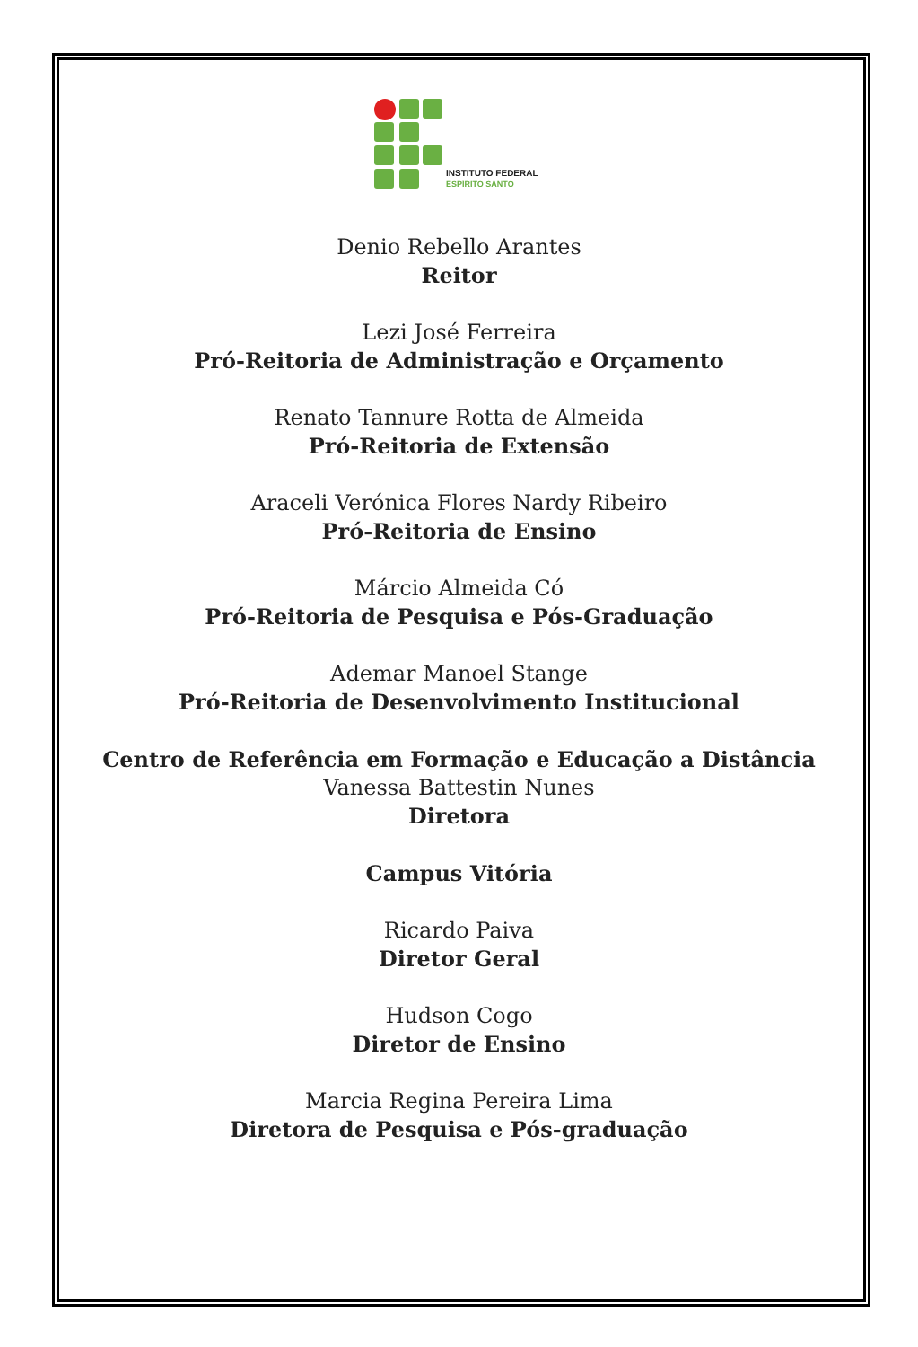INSTITUTO FEDERAL
ESPÍRITO SANTO
Denio Rebello Arantes
Reitor
Lezi José Ferreira
Pró-Reitoria de Administração e Orçamento
Renato Tannure Rotta de Almeida
Pró-Reitoria de Extensão
Araceli Verónica Flores Nardy Ribeiro
Pró-Reitoria de Ensino
Márcio Almeida Có
Pró-Reitoria de Pesquisa e Pós-Graduação
Ademar Manoel Stange
Pró-Reitoria de Desenvolvimento Institucional
Centro de Referência em Formação e Educação a Distância
Vanessa Battestin Nunes
Diretora
Campus Vitória
Ricardo Paiva
Diretor Geral
Hudson Cogo
Diretor de Ensino
Marcia Regina Pereira Lima
Diretora de Pesquisa e Pós-graduação